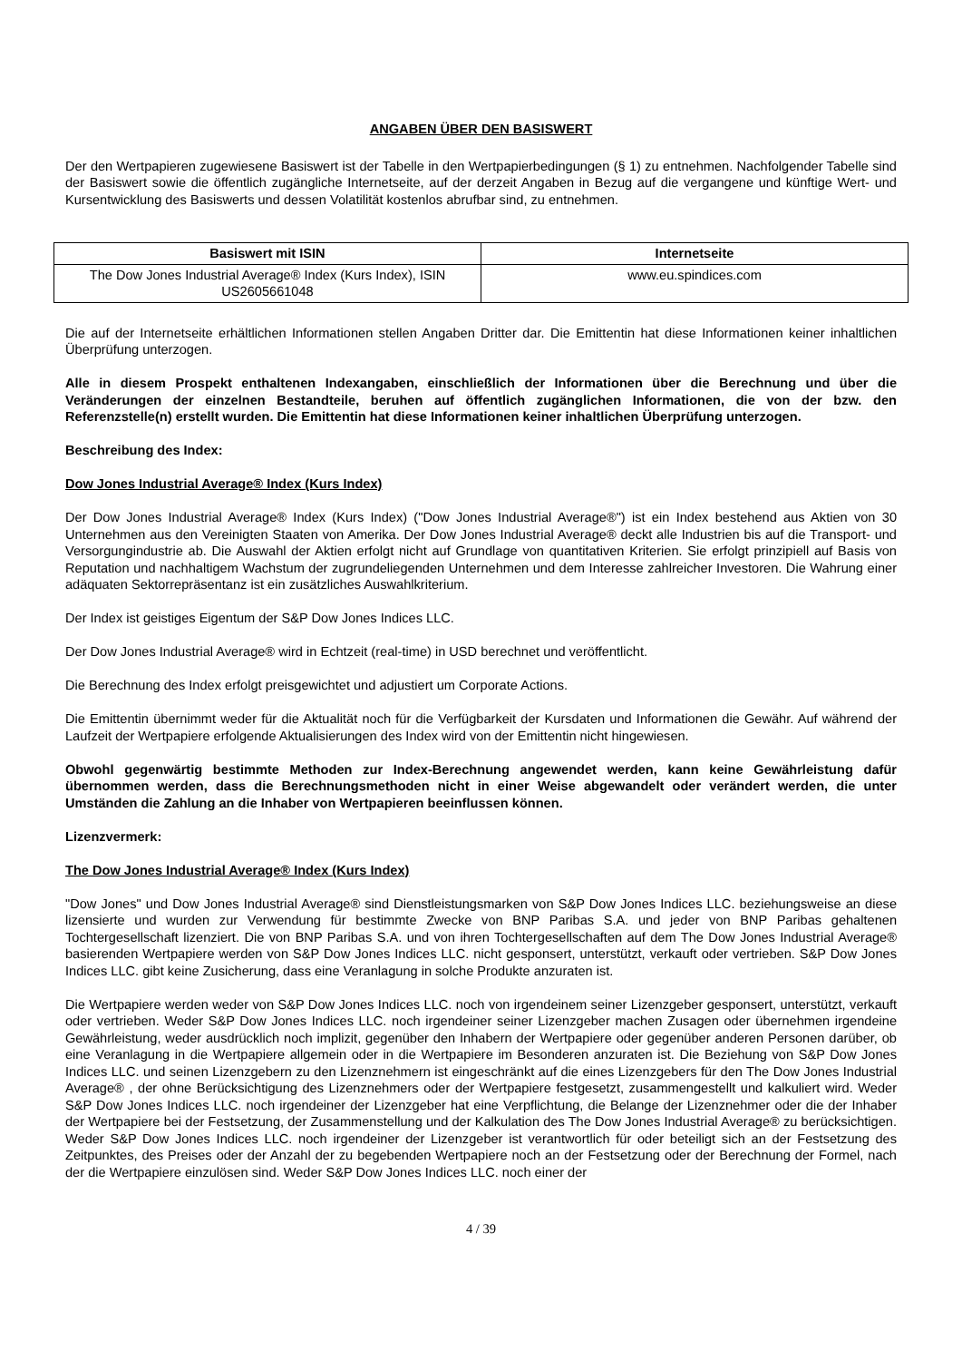ANGABEN ÜBER DEN BASISWERT
Der den Wertpapieren zugewiesene Basiswert ist der Tabelle in den Wertpapierbedingungen (§ 1) zu entnehmen. Nachfolgender Tabelle sind der Basiswert sowie die öffentlich zugängliche Internetseite, auf der derzeit Angaben in Bezug auf die vergangene und künftige Wert- und Kursentwicklung des Basiswerts und dessen Volatilität kostenlos abrufbar sind, zu entnehmen.
| Basiswert mit ISIN | Internetseite |
| --- | --- |
| The Dow Jones Industrial Average® Index (Kurs Index), ISIN US2605661048 | www.eu.spindices.com |
Die auf der Internetseite erhältlichen Informationen stellen Angaben Dritter dar. Die Emittentin hat diese Informationen keiner inhaltlichen Überprüfung unterzogen.
Alle in diesem Prospekt enthaltenen Indexangaben, einschließlich der Informationen über die Berechnung und über die Veränderungen der einzelnen Bestandteile, beruhen auf öffentlich zugänglichen Informationen, die von der bzw. den Referenzstelle(n) erstellt wurden. Die Emittentin hat diese Informationen keiner inhaltlichen Überprüfung unterzogen.
Beschreibung des Index:
Dow Jones Industrial Average® Index (Kurs Index)
Der Dow Jones Industrial Average® Index (Kurs Index) ("Dow Jones Industrial Average®") ist ein Index bestehend aus Aktien von 30 Unternehmen aus den Vereinigten Staaten von Amerika. Der Dow Jones Industrial Average® deckt alle Industrien bis auf die Transport- und Versorgungindustrie ab. Die Auswahl der Aktien erfolgt nicht auf Grundlage von quantitativen Kriterien. Sie erfolgt prinzipiell auf Basis von Reputation und nachhaltigem Wachstum der zugrundeliegenden Unternehmen und dem Interesse zahlreicher Investoren. Die Wahrung einer adäquaten Sektorrepräsentanz ist ein zusätzliches Auswahlkriterium.
Der Index ist geistiges Eigentum der S&P Dow Jones Indices LLC.
Der Dow Jones Industrial Average® wird in Echtzeit (real-time) in USD berechnet und veröffentlicht.
Die Berechnung des Index erfolgt preisgewichtet und adjustiert um Corporate Actions.
Die Emittentin übernimmt weder für die Aktualität noch für die Verfügbarkeit der Kursdaten und Informationen die Gewähr. Auf während der Laufzeit der Wertpapiere erfolgende Aktualisierungen des Index wird von der Emittentin nicht hingewiesen.
Obwohl gegenwärtig bestimmte Methoden zur Index-Berechnung angewendet werden, kann keine Gewährleistung dafür übernommen werden, dass die Berechnungsmethoden nicht in einer Weise abgewandelt oder verändert werden, die unter Umständen die Zahlung an die Inhaber von Wertpapieren beeinflussen können.
Lizenzvermerk:
The Dow Jones Industrial Average® Index (Kurs Index)
"Dow Jones" und Dow Jones Industrial Average® sind Dienstleistungsmarken von S&P Dow Jones Indices LLC. beziehungsweise an diese lizensierte und wurden zur Verwendung für bestimmte Zwecke von BNP Paribas S.A. und jeder von BNP Paribas gehaltenen Tochtergesellschaft lizenziert. Die von BNP Paribas S.A. und von ihren Tochtergesellschaften auf dem The Dow Jones Industrial Average® basierenden Wertpapiere werden von S&P Dow Jones Indices LLC. nicht gesponsert, unterstützt, verkauft oder vertrieben. S&P Dow Jones Indices LLC. gibt keine Zusicherung, dass eine Veranlagung in solche Produkte anzuraten ist.
Die Wertpapiere werden weder von S&P Dow Jones Indices LLC. noch von irgendeinem seiner Lizenzgeber gesponsert, unterstützt, verkauft oder vertrieben. Weder S&P Dow Jones Indices LLC. noch irgendeiner seiner Lizenzgeber machen Zusagen oder übernehmen irgendeine Gewährleistung, weder ausdrücklich noch implizit, gegenüber den Inhabern der Wertpapiere oder gegenüber anderen Personen darüber, ob eine Veranlagung in die Wertpapiere allgemein oder in die Wertpapiere im Besonderen anzuraten ist. Die Beziehung von S&P Dow Jones Indices LLC. und seinen Lizenzgebern zu den Lizenznehmern ist eingeschränkt auf die eines Lizenzgebers für den The Dow Jones Industrial Average® , der ohne Berücksichtigung des Lizenznehmers oder der Wertpapiere festgesetzt, zusammengestellt und kalkuliert wird. Weder S&P Dow Jones Indices LLC. noch irgendeiner der Lizenzgeber hat eine Verpflichtung, die Belange der Lizenznehmer oder die der Inhaber der Wertpapiere bei der Festsetzung, der Zusammenstellung und der Kalkulation des The Dow Jones Industrial Average® zu berücksichtigen. Weder S&P Dow Jones Indices LLC. noch irgendeiner der Lizenzgeber ist verantwortlich für oder beteiligt sich an der Festsetzung des Zeitpunktes, des Preises oder der Anzahl der zu begebenden Wertpapiere noch an der Festsetzung oder der Berechnung der Formel, nach der die Wertpapiere einzulösen sind. Weder S&P Dow Jones Indices LLC. noch einer der
4 / 39